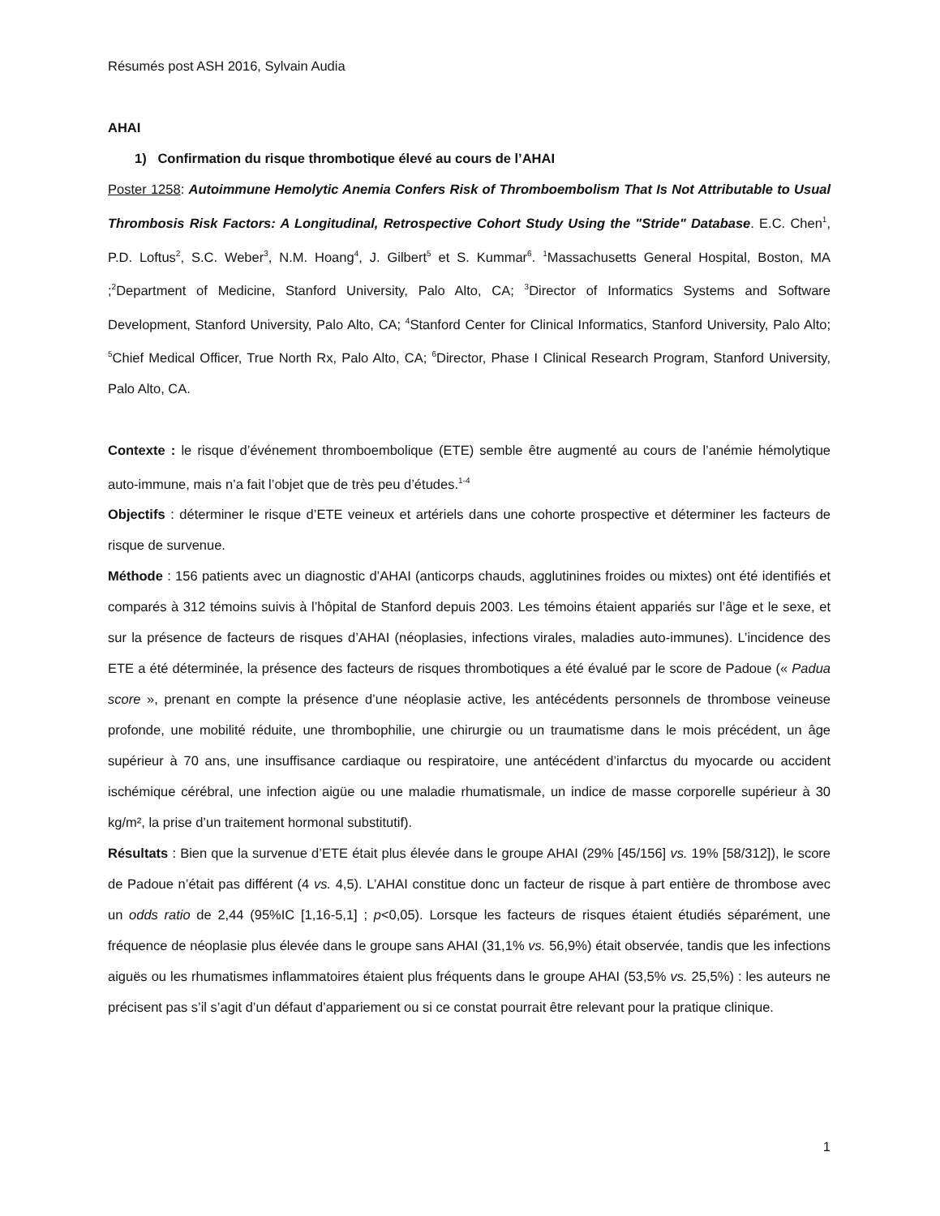Résumés post ASH 2016, Sylvain Audia
AHAI
1) Confirmation du risque thrombotique élevé au cours de l’AHAI
Poster 1258: Autoimmune Hemolytic Anemia Confers Risk of Thromboembolism That Is Not Attributable to Usual Thrombosis Risk Factors: A Longitudinal, Retrospective Cohort Study Using the "Stride" Database. E.C. Chen<sup>1</sup>, P.D. Loftus<sup>2</sup>, S.C. Weber<sup>3</sup>, N.M. Hoang<sup>4</sup>, J. Gilbert<sup>5</sup> et S. Kummar<sup>6</sup>. <sup>1</sup>Massachusetts General Hospital, Boston, MA ;<sup>2</sup>Department of Medicine, Stanford University, Palo Alto, CA; <sup>3</sup>Director of Informatics Systems and Software Development, Stanford University, Palo Alto, CA; <sup>4</sup>Stanford Center for Clinical Informatics, Stanford University, Palo Alto; <sup>5</sup>Chief Medical Officer, True North Rx, Palo Alto, CA; <sup>6</sup>Director, Phase I Clinical Research Program, Stanford University, Palo Alto, CA.
Contexte : le risque d’événement thromboembolique (ETE) semble être augmenté au cours de l’anémie hémolytique auto-immune, mais n’a fait l’objet que de très peu d’études.<sup>1-4</sup>
Objectifs : déterminer le risque d’ETE veineux et artériels dans une cohorte prospective et déterminer les facteurs de risque de survenue.
Méthode : 156 patients avec un diagnostic d’AHAI (anticorps chauds, agglutinines froides ou mixtes) ont été identifiés et comparés à 312 témoins suivis à l’hôpital de Stanford depuis 2003. Les témoins étaient appariés sur l’âge et le sexe, et sur la présence de facteurs de risques d’AHAI (néoplasies, infections virales, maladies auto-immunes). L’incidence des ETE a été déterminée, la présence des facteurs de risques thrombotiques a été évalué par le score de Padoue (« Padua score », prenant en compte la présence d’une néoplasie active, les antécédents personnels de thrombose veineuse profonde, une mobilité réduite, une thrombophilie, une chirurgie ou un traumatisme dans le mois précédent, un âge supérieur à 70 ans, une insuffisance cardiaque ou respiratoire, une antécédent d’infarctus du myocarde ou accident ischémique cérébral, une infection aigüe ou une maladie rhumatismale, un indice de masse corporelle supérieur à 30 kg/m², la prise d’un traitement hormonal substitutif).
Résultats : Bien que la survenue d’ETE était plus élevée dans le groupe AHAI (29% [45/156] vs. 19% [58/312]), le score de Padoue n’était pas différent (4 vs. 4,5). L’AHAI constitue donc un facteur de risque à part entière de thrombose avec un odds ratio de 2,44 (95%IC [1,16-5,1] ; p<0,05). Lorsque les facteurs de risques étaient étudiés séparément, une fréquence de néoplasie plus élevée dans le groupe sans AHAI (31,1% vs. 56,9%) était observée, tandis que les infections aiguës ou les rhumatismes inflammatoires étaient plus fréquents dans le groupe AHAI (53,5% vs. 25,5%) : les auteurs ne précisent pas s’il s’agit d’un défaut d’appariement ou si ce constat pourrait être relevant pour la pratique clinique.
1